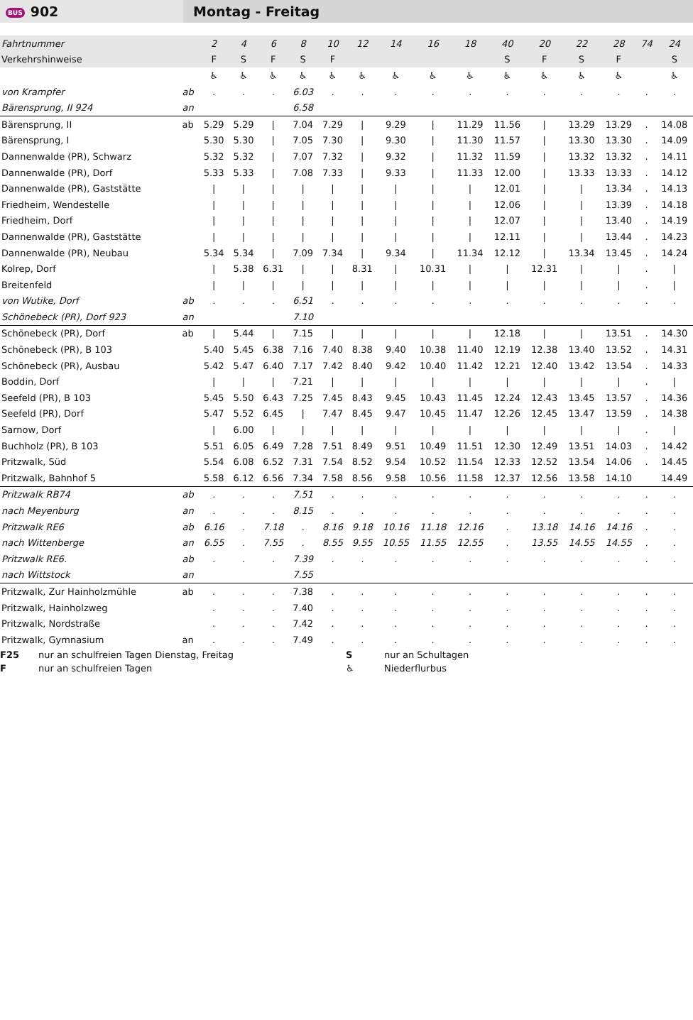BUS 902
Montag - Freitag
| Fahrtnummer | | 2 | 4 | 6 | 8 | 10 | 12 | 14 | 16 | 18 | 40 | 20 | 22 | 28 | 74 | 24 |
| Verkehrshinweise | | F | S | F | S | F | | | | | S | F | S | F | | S |
| | | ♿ | ♿ | ♿ | ♿ | ♿ | ♿ | ♿ | ♿ | ♿ | ♿ | ♿ | ♿ | ♿ | | ♿ |
| von Krampfer | ab | . | . | . | 6.03 | . | . | . | . | . | . | . | . | . | . | . |
| Bärensprung, II 924 | an | | | | 6.58 | | | | | | | | | | | |
| Bärensprung, II | ab | 5.29 | 5.29 | / | 7.04 | 7.29 | / | 9.29 | / | 11.29 | 11.56 | / | 13.29 | 13.29 | . | 14.08 |
| Bärensprung, I | | 5.30 | 5.30 | / | 7.05 | 7.30 | / | 9.30 | / | 11.30 | 11.57 | / | 13.30 | 13.30 | . | 14.09 |
| Dannenwalde (PR), Schwarz | | 5.32 | 5.32 | / | 7.07 | 7.32 | / | 9.32 | / | 11.32 | 11.59 | / | 13.32 | 13.32 | . | 14.11 |
| Dannenwalde (PR), Dorf | | 5.33 | 5.33 | / | 7.08 | 7.33 | / | 9.33 | / | 11.33 | 12.00 | / | 13.33 | 13.33 | . | 14.12 |
| Dannenwalde (PR), Gaststätte | | / | / | / | / | / | / | / | / | / | 12.01 | / | / | 13.34 | . | 14.13 |
| Friedheim, Wendestelle | | / | / | / | / | / | / | / | / | / | 12.06 | / | / | 13.39 | . | 14.18 |
| Friedheim, Dorf | | / | / | / | / | / | / | / | / | / | 12.07 | / | / | 13.40 | . | 14.19 |
| Dannenwalde (PR), Gaststätte | | / | / | / | / | / | / | / | / | / | 12.11 | / | / | 13.44 | . | 14.23 |
| Dannenwalde (PR), Neubau | | 5.34 | 5.34 | / | 7.09 | 7.34 | / | 9.34 | / | 11.34 | 12.12 | / | 13.34 | 13.45 | . | 14.24 |
| Kolrep, Dorf | | / | 5.38 | 6.31 | / | / | 8.31 | / | 10.31 | / | / | 12.31 | / | / | . | / |
| Breitenfeld | | / | / | / | / | / | / | / | / | / | / | / | / | / | . | / |
| von Wutike, Dorf | ab | . | . | . | 6.51 | . | . | . | . | . | . | . | . | . | . | . |
| Schönebeck (PR), Dorf 923 | an | | | | 7.10 | | | | | | | | | | | |
| Schönebeck (PR), Dorf | ab | / | 5.44 | / | 7.15 | / | / | / | / | / | 12.18 | / | / | 13.51 | . | 14.30 |
| Schönebeck (PR), B 103 | | 5.40 | 5.45 | 6.38 | 7.16 | 7.40 | 8.38 | 9.40 | 10.38 | 11.40 | 12.19 | 12.38 | 13.40 | 13.52 | . | 14.31 |
| Schönebeck (PR), Ausbau | | 5.42 | 5.47 | 6.40 | 7.17 | 7.42 | 8.40 | 9.42 | 10.40 | 11.42 | 12.21 | 12.40 | 13.42 | 13.54 | . | 14.33 |
| Boddin, Dorf | | / | / | / | 7.21 | / | / | / | / | / | / | / | / | / | . | / |
| Seefeld (PR), B 103 | | 5.45 | 5.50 | 6.43 | 7.25 | 7.45 | 8.43 | 9.45 | 10.43 | 11.45 | 12.24 | 12.43 | 13.45 | 13.57 | . | 14.36 |
| Seefeld (PR), Dorf | | 5.47 | 5.52 | 6.45 | / | 7.47 | 8.45 | 9.47 | 10.45 | 11.47 | 12.26 | 12.45 | 13.47 | 13.59 | . | 14.38 |
| Sarnow, Dorf | | / | 6.00 | / | / | / | / | / | / | / | / | / | / | / | . | / |
| Buchholz (PR), B 103 | | 5.51 | 6.05 | 6.49 | 7.28 | 7.51 | 8.49 | 9.51 | 10.49 | 11.51 | 12.30 | 12.49 | 13.51 | 14.03 | . | 14.42 |
| Pritzwalk, Süd | | 5.54 | 6.08 | 6.52 | 7.31 | 7.54 | 8.52 | 9.54 | 10.52 | 11.54 | 12.33 | 12.52 | 13.54 | 14.06 | . | 14.45 |
| Pritzwalk, Bahnhof 5 | | 5.58 | 6.12 | 6.56 | 7.34 | 7.58 | 8.56 | 9.58 | 10.56 | 11.58 | 12.37 | 12.56 | 13.58 | 14.10 | | 14.49 |
| Pritzwalk RB74 | ab | . | . | . | 7.51 | . | . | . | . | . | . | . | . | . | . | . |
| nach Meyenburg | an | . | . | . | 8.15 | . | . | . | . | . | . | . | . | . | . | . |
| Pritzwalk RE6 | ab | 6.16 | . | 7.18 | . | 8.16 | 9.18 | 10.16 | 11.18 | 12.16 | . | 13.18 | 14.16 | 14.16 | . | . |
| nach Wittenberge | an | 6.55 | . | 7.55 | . | 8.55 | 9.55 | 10.55 | 11.55 | 12.55 | . | 13.55 | 14.55 | 14.55 | . | . |
| Pritzwalk RE6. | ab | . | . | . | 7.39 | . | . | . | . | . | . | . | . | . | . | . |
| nach Wittstock | an | | | | 7.55 | | | | | | | | | | | |
| Pritzwalk, Zur Hainholzmühle | ab | . | . | . | 7.38 | . | . | . | . | . | . | . | . | . | . | . |
| Pritzwalk, Hainholzweg | | . | . | . | 7.40 | . | . | . | . | . | . | . | . | . | . | . |
| Pritzwalk, Nordstraße | | . | . | . | 7.42 | . | . | . | . | . | . | . | . | . | . | . |
| Pritzwalk, Gymnasium | an | . | . | . | 7.49 | . | . | . | . | . | . | . | . | . | . | . |
F25 nur an schulfreien Tagen Dienstag, Freitag S nur an Schultagen
Fnur an schulfreien Tagen ♿ Niederflurbus